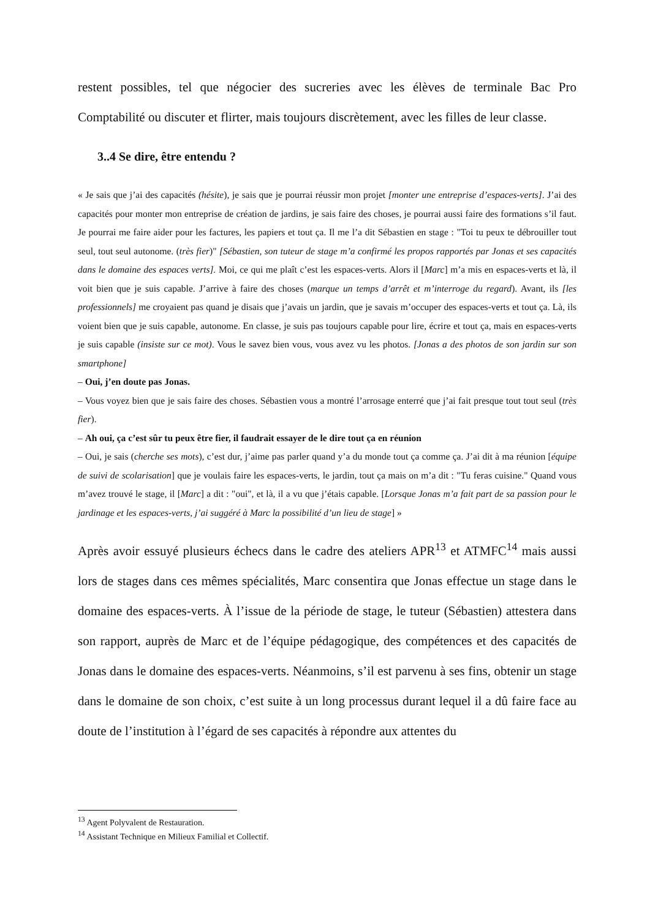restent possibles, tel que négocier des sucreries avec les élèves de terminale Bac Pro Comptabilité ou discuter et flirter, mais toujours discrètement, avec les filles de leur classe.
3..4 Se dire, être entendu ?
« Je sais que j’ai des capacités (hésite), je sais que je pourrai réussir mon projet [monter une entreprise d’espaces-verts]. J’ai des capacités pour monter mon entreprise de création de jardins, je sais faire des choses, je pourrai aussi faire des formations s’il faut. Je pourrai me faire aider pour les factures, les papiers et tout ça. Il me l’a dit Sébastien en stage : "Toi tu peux te débrouiller tout seul, tout seul autonome. (très fier)" [Sébastien, son tuteur de stage m’a confirmé les propos rapportés par Jonas et ses capacités dans le domaine des espaces verts]. Moi, ce qui me plaît c’est les espaces-verts. Alors il [Marc] m’a mis en espaces-verts et là, il voit bien que je suis capable. J’arrive à faire des choses (marque un temps d’arrêt et m’interroge du regard). Avant, ils [les professionnels] me croyaient pas quand je disais que j’avais un jardin, que je savais m’occuper des espaces-verts et tout ça. Là, ils voient bien que je suis capable, autonome. En classe, je suis pas toujours capable pour lire, écrire et tout ça, mais en espaces-verts je suis capable (insiste sur ce mot). Vous le savez bien vous, vous avez vu les photos. [Jonas a des photos de son jardin sur son smartphone]
– Oui, j’en doute pas Jonas.
– Vous voyez bien que je sais faire des choses. Sébastien vous a montré l’arrosage enterré que j’ai fait presque tout tout seul (très fier).
– Ah oui, ça c’est sûr tu peux être fier, il faudrait essayer de le dire tout ça en réunion
– Oui, je sais (cherche ses mots), c’est dur, j’aime pas parler quand y’a du monde tout ça comme ça. J’ai dit à ma réunion [équipe de suivi de scolarisation] que je voulais faire les espaces-verts, le jardin, tout ça mais on m’a dit : "Tu feras cuisine." Quand vous m’avez trouvé le stage, il [Marc] a dit : "oui", et là, il a vu que j’étais capable. [Lorsque Jonas m’a fait part de sa passion pour le jardinage et les espaces-verts, j’ai suggéré à Marc la possibilité d’un lieu de stage] »
Après avoir essuyé plusieurs échecs dans le cadre des ateliers APR<sup>13</sup> et ATMFC<sup>14</sup> mais aussi lors de stages dans ces mêmes spécialités, Marc consentira que Jonas effectue un stage dans le domaine des espaces-verts. À l’issue de la période de stage, le tuteur (Sébastien) attestera dans son rapport, auprès de Marc et de l’équipe pédagogique, des compétences et des capacités de Jonas dans le domaine des espaces-verts. Néanmoins, s’il est parvenu à ses fins, obtenir un stage dans le domaine de son choix, c’est suite à un long processus durant lequel il a dû faire face au doute de l’institution à l’égard de ses capacités à répondre aux attentes du
<sup>13</sup> Agent Polyvalent de Restauration.
<sup>14</sup> Assistant Technique en Milieux Familial et Collectif.